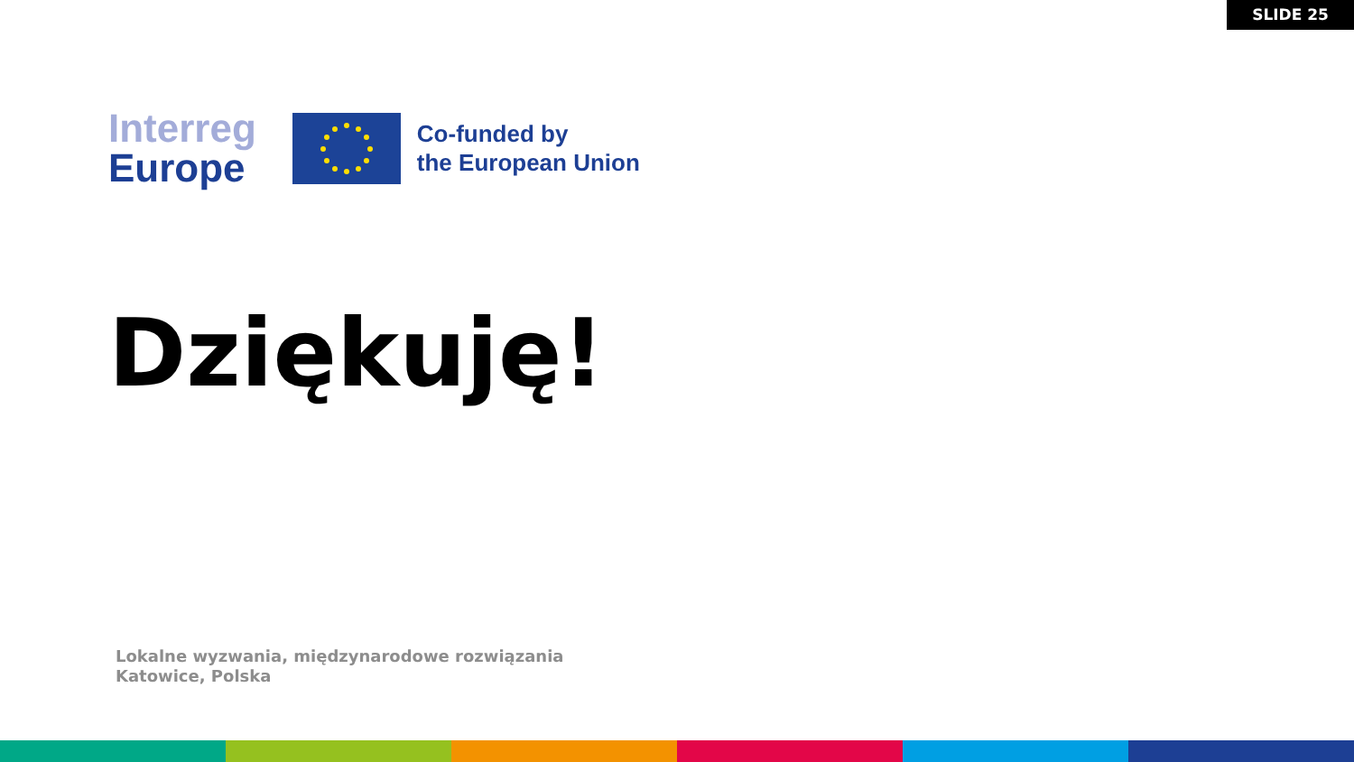SLIDE 25
Interreg
Europe
Co-funded by
the European Union
Dziękuję!
Lokalne wyzwania, międzynarodowe rozwiązania
Katowice, Polska